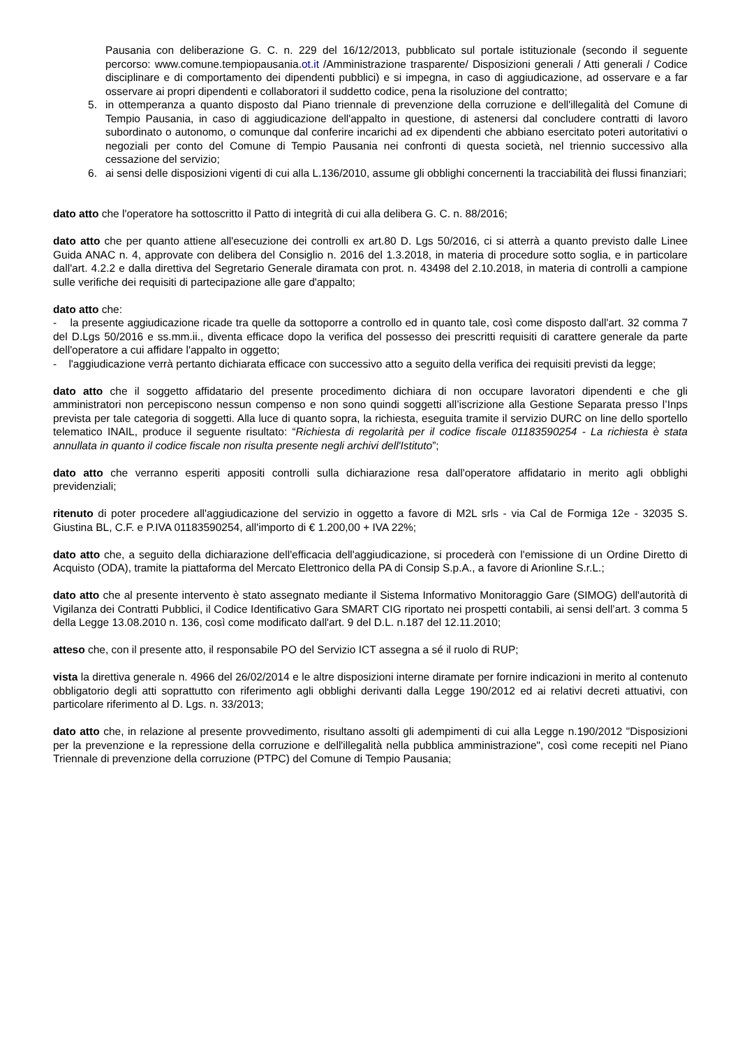Pausania con deliberazione G. C. n. 229 del 16/12/2013, pubblicato sul portale istituzionale (secondo il seguente percorso: www.comune.tempiopausania.ot.it /Amministrazione trasparente/ Disposizioni generali / Atti generali / Codice disciplinare e di comportamento dei dipendenti pubblici) e si impegna, in caso di aggiudicazione, ad osservare e a far osservare ai propri dipendenti e collaboratori il suddetto codice, pena la risoluzione del contratto;
5. in ottemperanza a quanto disposto dal Piano triennale di prevenzione della corruzione e dell'illegalità del Comune di Tempio Pausania, in caso di aggiudicazione dell'appalto in questione, di astenersi dal concludere contratti di lavoro subordinato o autonomo, o comunque dal conferire incarichi ad ex dipendenti che abbiano esercitato poteri autoritativi o negoziali per conto del Comune di Tempio Pausania nei confronti di questa società, nel triennio successivo alla cessazione del servizio;
6. ai sensi delle disposizioni vigenti di cui alla L.136/2010, assume gli obblighi concernenti la tracciabilità dei flussi finanziari;
dato atto che l'operatore ha sottoscritto il Patto di integrità di cui alla delibera G. C. n. 88/2016;
dato atto che per quanto attiene all'esecuzione dei controlli ex art.80 D. Lgs 50/2016, ci si atterrà a quanto previsto dalle Linee Guida ANAC n. 4, approvate con delibera del Consiglio n. 2016 del 1.3.2018, in materia di procedure sotto soglia, e in particolare dall'art. 4.2.2 e dalla direttiva del Segretario Generale diramata con prot. n. 43498 del 2.10.2018, in materia di controlli a campione sulle verifiche dei requisiti di partecipazione alle gare d'appalto;
dato atto che:
- la presente aggiudicazione ricade tra quelle da sottoporre a controllo ed in quanto tale, così come disposto dall'art. 32 comma 7 del D.Lgs 50/2016 e ss.mm.ii., diventa efficace dopo la verifica del possesso dei prescritti requisiti di carattere generale da parte dell'operatore a cui affidare l'appalto in oggetto;
- l'aggiudicazione verrà pertanto dichiarata efficace con successivo atto a seguito della verifica dei requisiti previsti da legge;
dato atto che il soggetto affidatario del presente procedimento dichiara di non occupare lavoratori dipendenti e che gli amministratori non percepiscono nessun compenso e non sono quindi soggetti all’iscrizione alla Gestione Separata presso l’Inps prevista per tale categoria di soggetti. Alla luce di quanto sopra, la richiesta, eseguita tramite il servizio DURC on line dello sportello telematico INAIL, produce il seguente risultato: “Richiesta di regolarità per il codice fiscale 01183590254 - La richiesta è stata annullata in quanto il codice fiscale non risulta presente negli archivi dell'Istituto”;
dato atto che verranno esperiti appositi controlli sulla dichiarazione resa dall'operatore affidatario in merito agli obblighi previdenziali;
ritenuto di poter procedere all'aggiudicazione del servizio in oggetto a favore di M2L srls - via Cal de Formiga 12e - 32035 S. Giustina BL, C.F. e P.IVA 01183590254, all'importo di € 1.200,00 + IVA 22%;
dato atto che, a seguito della dichiarazione dell'efficacia dell'aggiudicazione, si procederà con l'emissione di un Ordine Diretto di Acquisto (ODA), tramite la piattaforma del Mercato Elettronico della PA di Consip S.p.A., a favore di Arionline S.r.L.;
dato atto che al presente intervento è stato assegnato mediante il Sistema Informativo Monitoraggio Gare (SIMOG) dell'autorità di Vigilanza dei Contratti Pubblici, il Codice Identificativo Gara SMART CIG riportato nei prospetti contabili, ai sensi dell’art. 3 comma 5 della Legge 13.08.2010 n. 136, così come modificato dall'art. 9 del D.L. n.187 del 12.11.2010;
atteso che, con il presente atto, il responsabile PO del Servizio ICT assegna a sé il ruolo di RUP;
vista la direttiva generale n. 4966 del 26/02/2014 e le altre disposizioni interne diramate per fornire indicazioni in merito al contenuto obbligatorio degli atti soprattutto con riferimento agli obblighi derivanti dalla Legge 190/2012 ed ai relativi decreti attuativi, con particolare riferimento al D. Lgs. n. 33/2013;
dato atto che, in relazione al presente provvedimento, risultano assolti gli adempimenti di cui alla Legge n.190/2012 "Disposizioni per la prevenzione e la repressione della corruzione e dell'illegalità nella pubblica amministrazione", così come recepiti nel Piano Triennale di prevenzione della corruzione (PTPC) del Comune di Tempio Pausania;